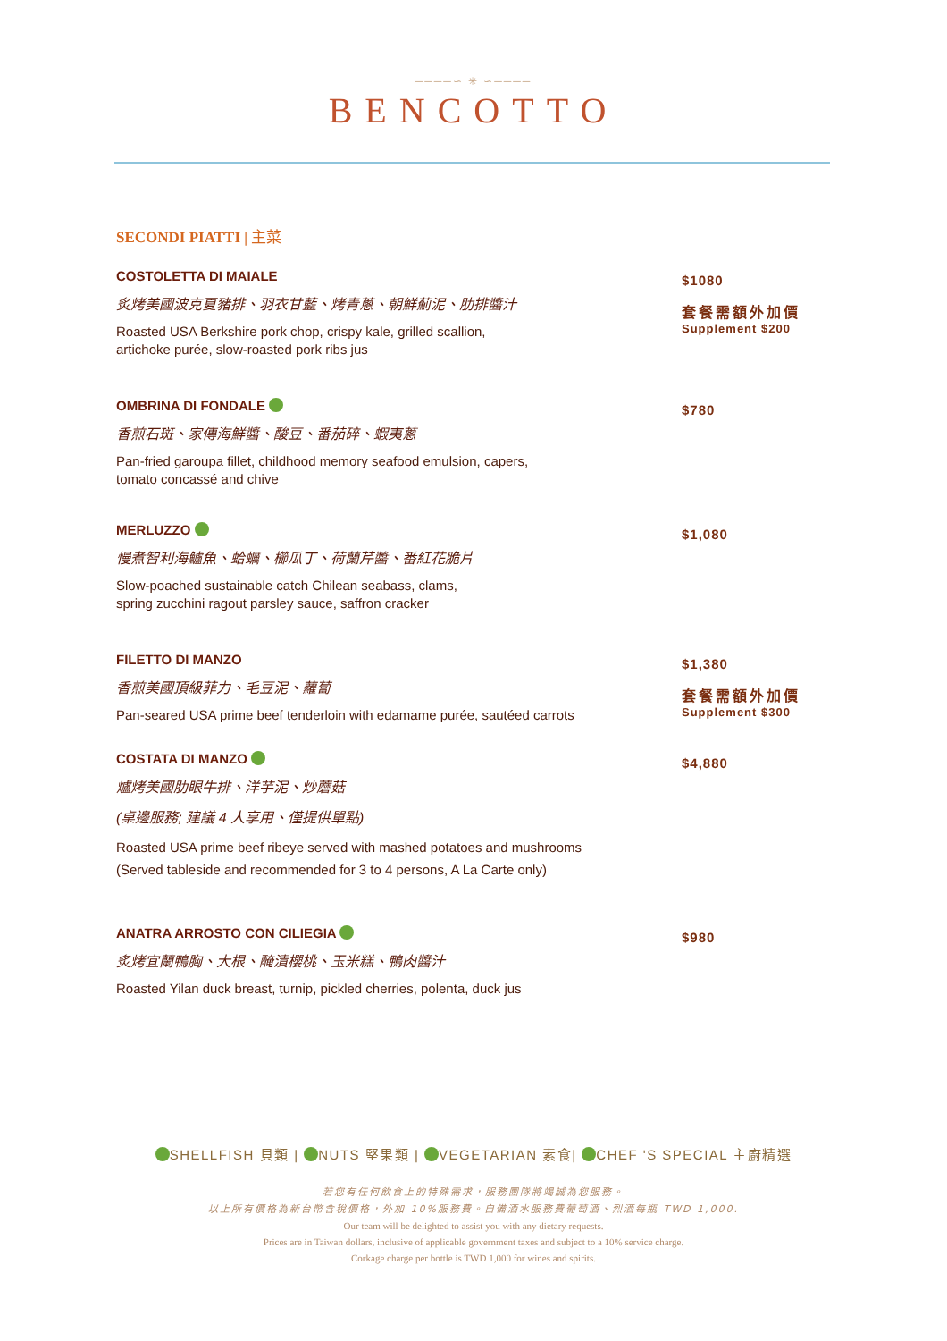────∽ ✳ ∽────
BENCOTTO
SECONDI PIATTI | 主菜
COSTOLETTA DI MAIALE
炙烤美國波克夏豬排、羽衣甘藍、烤青蔥、朝鮮薊泥、肋排醬汁
Roasted USA Berkshire pork chop, crispy kale, grilled scallion,
artichoke purée, slow-roasted pork ribs jus
$1080
套餐需額外加價
Supplement $200
OMBRINA DI FONDALE
香煎石斑、家傳海鮮醬、酸豆、番茄碎、蝦夷蔥
Pan-fried garoupa fillet, childhood memory seafood emulsion, capers,
tomato concassé and chive
$780
MERLUZZO
慢煮智利海鱸魚、蛤蠣、櫛瓜丁、荷蘭芹醬、番紅花脆片
Slow-poached sustainable catch Chilean seabass, clams,
spring zucchini ragout parsley sauce, saffron cracker
$1,080
FILETTO DI MANZO
香煎美國頂級菲力、毛豆泥、蘿蔔
Pan-seared USA prime beef tenderloin with edamame purée, sautéed carrots
$1,380
套餐需額外加價
Supplement $300
COSTATA DI MANZO
爐烤美國肋眼牛排、洋芋泥、炒蘑菇
(桌邊服務; 建議 4 人享用、僅提供單點)
Roasted USA prime beef ribeye served with mashed potatoes and mushrooms
(Served tableside and recommended for 3 to 4 persons, A La Carte only)
$4,880
ANATRA ARROSTO CON CILIEGIA
炙烤宜蘭鴨胸、大根、醃漬櫻桃、玉米糕、鴨肉醬汁
Roasted Yilan duck breast, turnip, pickled cherries, polenta, duck jus
$980
SHELLFISH 貝類 | NUTS 堅果類 | VEGETARIAN 素食| CHEF 'S SPECIAL 主廚精選
若您有任何飲食上的特殊需求，服務團隊將竭誠為您服務。
以上所有價格為新台幣含稅價格，外加 10%服務費。自備酒水服務費葡萄酒、烈酒每瓶 TWD 1,000.
Our team will be delighted to assist you with any dietary requests.
Prices are in Taiwan dollars, inclusive of applicable government taxes and subject to a 10% service charge.
Corkage charge per bottle is TWD 1,000 for wines and spirits.